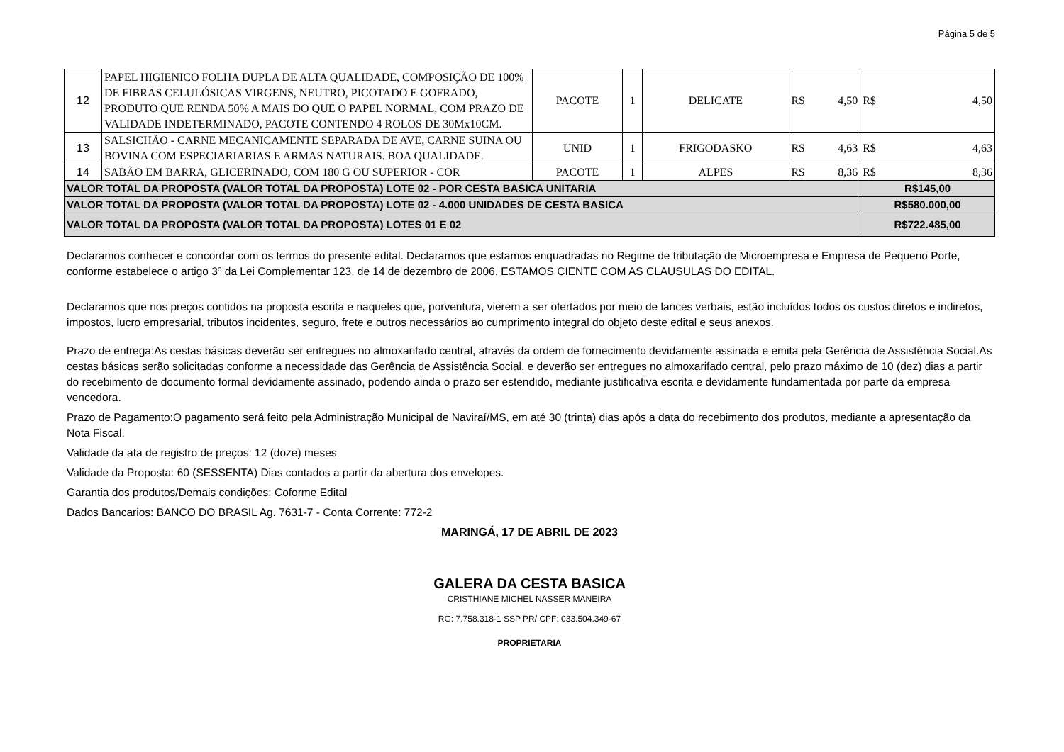Página 5 de 5
| 12 | PAPEL HIGIENICO FOLHA DUPLA DE ALTA QUALIDADE, COMPOSIÇÃO DE 100% DE FIBRAS CELULÓSICAS VIRGENS, NEUTRO, PICOTADO E GOFRADO, PRODUTO QUE RENDA 50% A MAIS DO QUE O PAPEL NORMAL, COM PRAZO DE VALIDADE INDETERMINADO, PACOTE CONTENDO 4 ROLOS DE 30Mx10CM. | PACOTE | 1 | DELICATE | R$ 4,50 | R$ 4,50 |
| 13 | SALSICHÃO - CARNE MECANICAMENTE SEPARADA DE AVE, CARNE SUINA OU BOVINA COM ESPECIARIARIAS E ARMAS NATURAIS. BOA QUALIDADE. | UNID | 1 | FRIGODASKO | R$ 4,63 | R$ 4,63 |
| 14 | SABÃO EM BARRA, GLICERINADO, COM 180 G OU SUPERIOR - COR | PACOTE | 1 | ALPES | R$ 8,36 | R$ 8,36 |
| VALOR TOTAL DA PROPOSTA (VALOR TOTAL DA PROPOSTA) LOTE 02 - POR CESTA BASICA UNITARIA | | | | | | R$145,00 |
| VALOR TOTAL DA PROPOSTA (VALOR TOTAL DA PROPOSTA) LOTE 02 - 4.000 UNIDADES DE CESTA BASICA | | | | | | R$580.000,00 |
| VALOR TOTAL DA PROPOSTA (VALOR TOTAL DA PROPOSTA) LOTES 01 E 02 | | | | | | R$722.485,00 |
Declaramos conhecer e concordar com os termos do presente edital. Declaramos que estamos enquadradas no Regime de tributação de Microempresa e Empresa de Pequeno Porte, conforme estabelece o artigo 3º da Lei Complementar 123, de 14 de dezembro de 2006. ESTAMOS CIENTE COM AS CLAUSULAS DO EDITAL.
Declaramos que nos preços contidos na proposta escrita e naqueles que, porventura, vierem a ser ofertados por meio de lances verbais, estão incluídos todos os custos diretos e indiretos, impostos, lucro empresarial, tributos incidentes, seguro, frete e outros necessários ao cumprimento integral do objeto deste edital e seus anexos.
Prazo de entrega:As cestas básicas deverão ser entregues no almoxarifado central, através da ordem de fornecimento devidamente assinada e emita pela Gerência de Assistência Social.As cestas básicas serão solicitadas conforme a necessidade das Gerência de Assistência Social, e deverão ser entregues no almoxarifado central, pelo prazo máximo de 10 (dez) dias a partir do recebimento de documento formal devidamente assinado, podendo ainda o prazo ser estendido, mediante justificativa escrita e devidamente fundamentada por parte da empresa vencedora.
Prazo de Pagamento:O pagamento será feito pela Administração Municipal de Naviraí/MS, em até 30 (trinta) dias após a data do recebimento dos produtos, mediante a apresentação da Nota Fiscal.
Validade da ata de registro de preços: 12 (doze) meses
Validade da Proposta: 60 (SESSENTA) Dias contados a partir da abertura dos envelopes.
Garantia dos produtos/Demais condições: Coforme Edital
Dados Bancarios: BANCO DO BRASIL Ag. 7631-7 - Conta Corrente: 772-2
MARINGÁ, 17 DE ABRIL DE 2023
GALERA DA CESTA BASICA
CRISTHIANE MICHEL NASSER MANEIRA
RG: 7.758.318-1 SSP PR/ CPF: 033.504.349-67
PROPRIETARIA